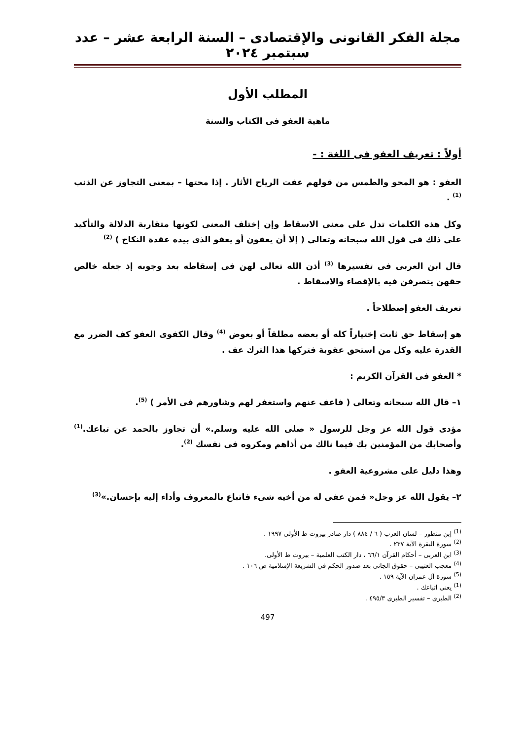مجلة الفكر القانونى والإقتصادى – السنة الرابعة عشر – عدد سبتمبر ٢٠٢٤
المطلب الأول
ماهية العفو فى الكتاب والسنة
أولاً : تعريف العفو فى اللغة : -
العفو : هو المحو والطمس من قولهم عفت الرياح الأثار . إذا محتها – بمعنى التجاوز عن الذنب <sup>(1)</sup> .
وكل هذه الكلمات تدل على معنى الاسقاط وإن إختلف المعنى لكونها متقاربة الدلالة والتأكيد على ذلك فى قول الله سبحانه وتعالى ( إلا أن يعفون أو يعفو الذى بيده عقدة النكاح ) <sup>(2)</sup>
قال ابن العربى فى تفسيرها <sup>(3)</sup> أذن الله تعالى لهن فى إسقاطه بعد وجوبه إذ جعله خالص حقهن يتصرفن فيه بالإقصاء والاسقاط .
تعريف العفو إصطلاحاً .
هو إسقاط حق ثابت إختياراً كله أو بعضه مطلقاً أو بعوض <sup>(4)</sup> وقال الكفوى العفو كف الضرر مع القدرة عليه وكل من استحق عقوبة فتركها هذا الترك عف .
* العفو فى القرآن الكريم :
١– قال الله سبحانه وتعالى ( فاعف عنهم واستغفر لهم وشاورهم فى الأمر ) <sup>(5)</sup>.
مؤدى قول الله عز وجل للرسول « صلى الله عليه وسلم.» أن تجاوز بالحمد عن تباعك.<sup>(1)</sup> وأصحابك من المؤمنين بك فيما نالك من أذاهم ومكروه فى نفسك <sup>(2)</sup>.
وهذا دليل على مشروعية العفو .
٢– يقول الله عز وجل« فمن عفى له من أخيه شىء فاتباع بالمعروف وأداء إليه بإحسان.»<sup>(3)</sup>
<sup>(1)</sup> إبن منظور – لسان العرب ( ٦ / ٨٨٤ ) دار صادر بيروت ط الأولى ١٩٩٧ .
<sup>(2)</sup> سورة البقرة الآية ٢٣٧ .
<sup>(3)</sup> ابن العربى – أحكام القرآن ٦٦/١ ، دار الكتب العلمية – بيروت ط الأولى.
<sup>(4)</sup> معجب العتيبى – حقوق الجانى بعد صدور الحكم في الشريعة الإسلامية ص ١٠٦ .
<sup>(5)</sup> سورة آل عمران الآية ١٥٩ .
<sup>(1)</sup> يعنى اتباعك .
<sup>(2)</sup> الطبرى – تفسير الطبرى ٤٩٥/٣ .
497